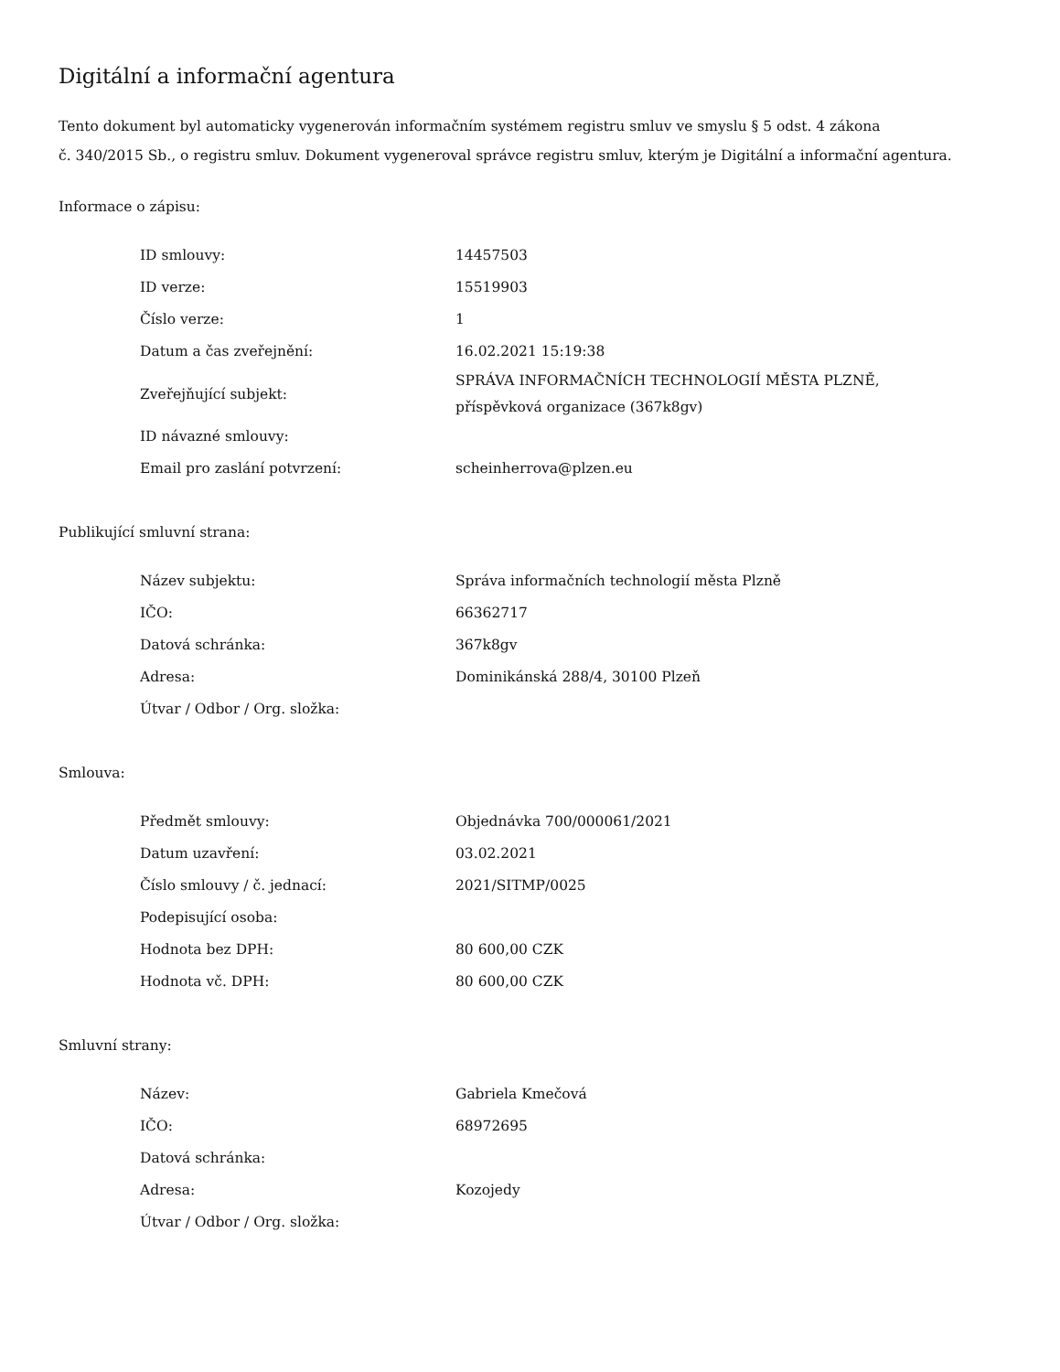Digitální a informační agentura
Tento dokument byl automaticky vygenerován informačním systémem registru smluv ve smyslu § 5 odst. 4 zákona
č. 340/2015 Sb., o registru smluv. Dokument vygeneroval správce registru smluv, kterým je Digitální a informační agentura.
Informace o zápisu:
| ID smlouvy: | 14457503 |
| ID verze: | 15519903 |
| Číslo verze: | 1 |
| Datum a čas zveřejnění: | 16.02.2021 15:19:38 |
| Zveřejňující subjekt: | SPRÁVA INFORMAČNÍCH TECHNOLOGIÍ MĚSTA PLZNĚ, příspěvková organizace (367k8gv) |
| ID návazné smlouvy: | |
| Email pro zaslání potvrzení: | scheinherrova@plzen.eu |
Publikující smluvní strana:
| Název subjektu: | Správa informačních technologií města Plzně |
| IČO: | 66362717 |
| Datová schránka: | 367k8gv |
| Adresa: | Dominikánská 288/4, 30100 Plzeň |
| Útvar / Odbor / Org. složka: | |
Smlouva:
| Předmět smlouvy: | Objednávka 700/000061/2021 |
| Datum uzavření: | 03.02.2021 |
| Číslo smlouvy / č. jednací: | 2021/SITMP/0025 |
| Podepisující osoba: | |
| Hodnota bez DPH: | 80 600,00 CZK |
| Hodnota vč. DPH: | 80 600,00 CZK |
Smluvní strany:
| Název: | Gabriela Kmečová |
| IČO: | 68972695 |
| Datová schránka: | |
| Adresa: | Kozojedy |
| Útvar / Odbor / Org. složka: | |